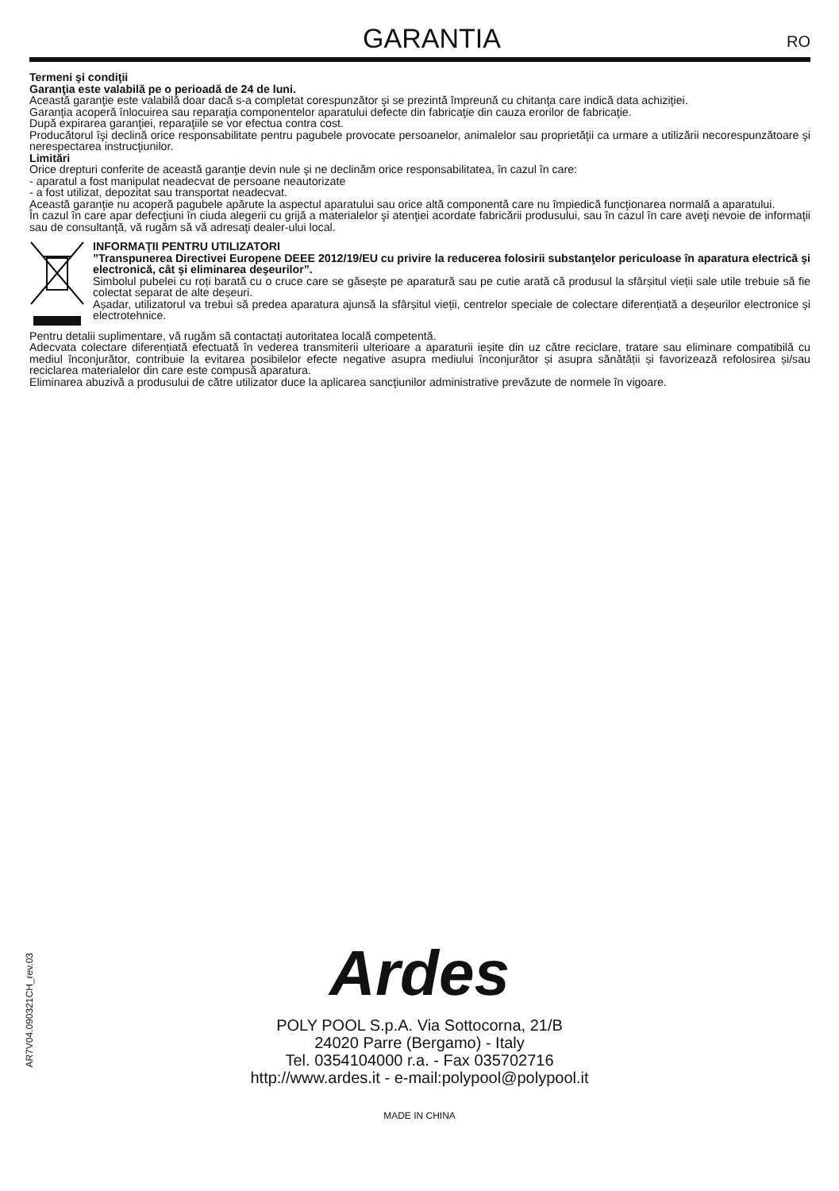GARANTIA
RO
Termeni şi condiţii
Garanţia este valabilă pe o perioadă de 24 de luni.
Această garanţie este valabilă doar dacă s-a completat corespunzător şi se prezintă împreună cu chitanţa care indică data achiziţiei.
Garanţia acoperă înlocuirea sau reparaţia componentelor aparatului defecte din fabricaţie din cauza erorilor de fabricaţie.
După expirarea garanţiei, reparaţiile se vor efectua contra cost.
Producătorul îşi declină orice responsabilitate pentru pagubele provocate persoanelor, animalelor sau proprietăţii ca urmare a utilizării necorespunzătoare şi nerespectarea instrucţiunilor.
Limitări
Orice drepturi conferite de această garanţie devin nule şi ne declinăm orice responsabilitatea, în cazul în care:
- aparatul a fost manipulat neadecvat de persoane neautorizate
- a fost utilizat, depozitat sau transportat neadecvat.
Această garanţie nu acoperă pagubele apărute la aspectul aparatului sau orice altă componentă care nu împiedică funcţionarea normală a aparatului.
În cazul în care apar defecţiuni în ciuda alegerii cu grijă a materialelor şi atenţiei acordate fabricării produsului, sau în cazul în care aveţi nevoie de informaţii sau de consultanţă, vă rugăm să vă adresaţi dealer-ului local.
INFORMAŢII PENTRU UTILIZATORI
”Transpunerea Directivei Europene DEEE 2012/19/EU cu privire la reducerea folosirii substanţelor periculoase în aparatura electrică şi electronică, cât şi eliminarea deşeurilor”.
Simbolul pubelei cu roți barată cu o cruce care se găsește pe aparatură sau pe cutie arată că produsul la sfârșitul vieții sale utile trebuie să fie colectat separat de alte deșeuri.
Așadar, utilizatorul va trebui să predea aparatura ajunsă la sfârșitul vieții, centrelor speciale de colectare diferențiată a deșeurilor electronice și electrotehnice.
Pentru detalii suplimentare, vă rugăm să contactați autoritatea locală competentă.
Adecvata colectare diferențiată efectuată în vederea transmiterii ulterioare a aparaturii ieșite din uz către reciclare, tratare sau eliminare compatibilă cu mediul înconjurător, contribuie la evitarea posibilelor efecte negative asupra mediului înconjurător și asupra sănătății și favorizează refolosirea și/sau reciclarea materialelor din care este compusă aparatura.
Eliminarea abuzivă a produsului de către utilizator duce la aplicarea sancţiunilor administrative prevăzute de normele în vigoare.
AR7V04.090321CH_rev.03
Ardes
POLY POOL S.p.A. Via Sottocorna, 21/B
24020 Parre (Bergamo) - Italy
Tel. 0354104000 r.a. - Fax 035702716
http://www.ardes.it - e-mail:polypool@polypool.it
MADE IN CHINA